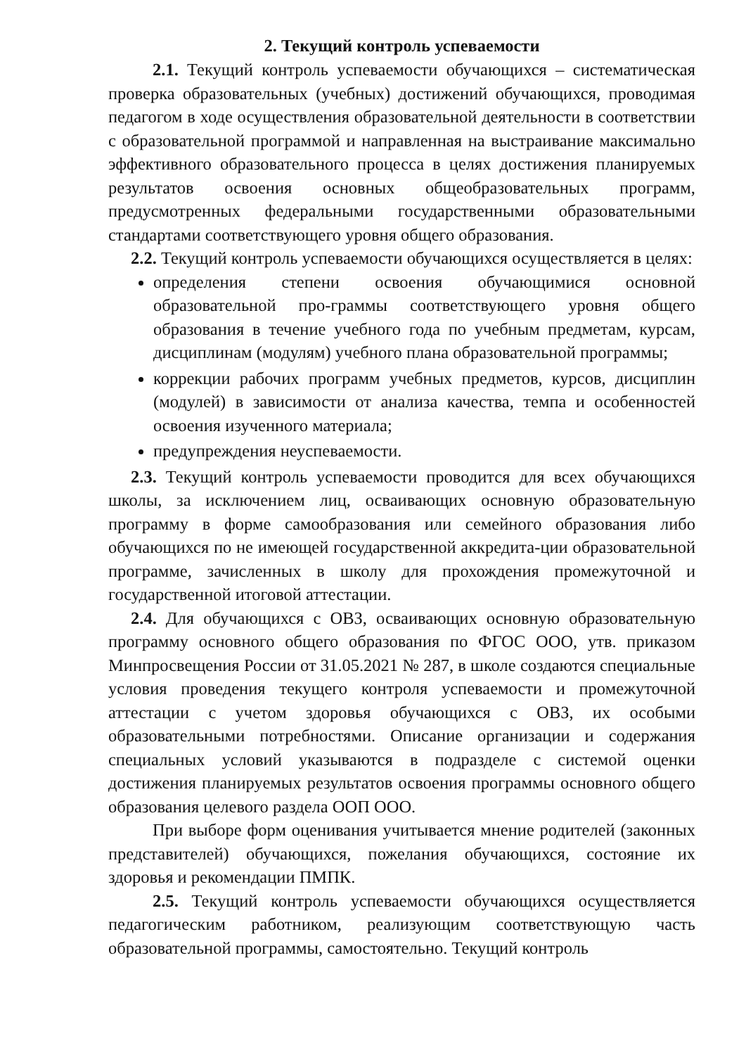2. Текущий контроль успеваемости
2.1. Текущий контроль успеваемости обучающихся – систематическая проверка образовательных (учебных) достижений обучающихся, проводимая педагогом в ходе осуществления образовательной деятельности в соответствии с образовательной программой и направленная на выстраивание максимально эффективного образовательного процесса в целях достижения планируемых результатов освоения основных общеобразовательных программ, предусмотренных федеральными государственными образовательными стандартами соответствующего уровня общего образования.
2.2. Текущий контроль успеваемости обучающихся осуществляется в целях:
определения степени освоения обучающимися основной образовательной про-граммы соответствующего уровня общего образования в течение учебного года по учебным предметам, курсам, дисциплинам (модулям) учебного плана образовательной программы;
коррекции рабочих программ учебных предметов, курсов, дисциплин (модулей) в зависимости от анализа качества, темпа и особенностей освоения изученного материала;
предупреждения неуспеваемости.
2.3. Текущий контроль успеваемости проводится для всех обучающихся школы, за исключением лиц, осваивающих основную образовательную программу в форме самообразования или семейного образования либо обучающихся по не имеющей государственной аккредита-ции образовательной программе, зачисленных в школу для прохождения промежуточной и государственной итоговой аттестации.
2.4. Для обучающихся с ОВЗ, осваивающих основную образовательную программу основного общего образования по ФГОС ООО, утв. приказом Минпросвещения России от 31.05.2021 № 287, в школе создаются специальные условия проведения текущего контроля успеваемости и промежуточной аттестации с учетом здоровья обучающихся с ОВЗ, их особыми образовательными потребностями. Описание организации и содержания специальных условий указываются в подразделе с системой оценки достижения планируемых результатов освоения программы основного общего образования целевого раздела ООП ООО.
При выборе форм оценивания учитывается мнение родителей (законных представителей) обучающихся, пожелания обучающихся, состояние их здоровья и рекомендации ПМПК.
2.5. Текущий контроль успеваемости обучающихся осуществляется педагогическим работником, реализующим соответствующую часть образовательной программы, самостоятельно. Текущий контроль